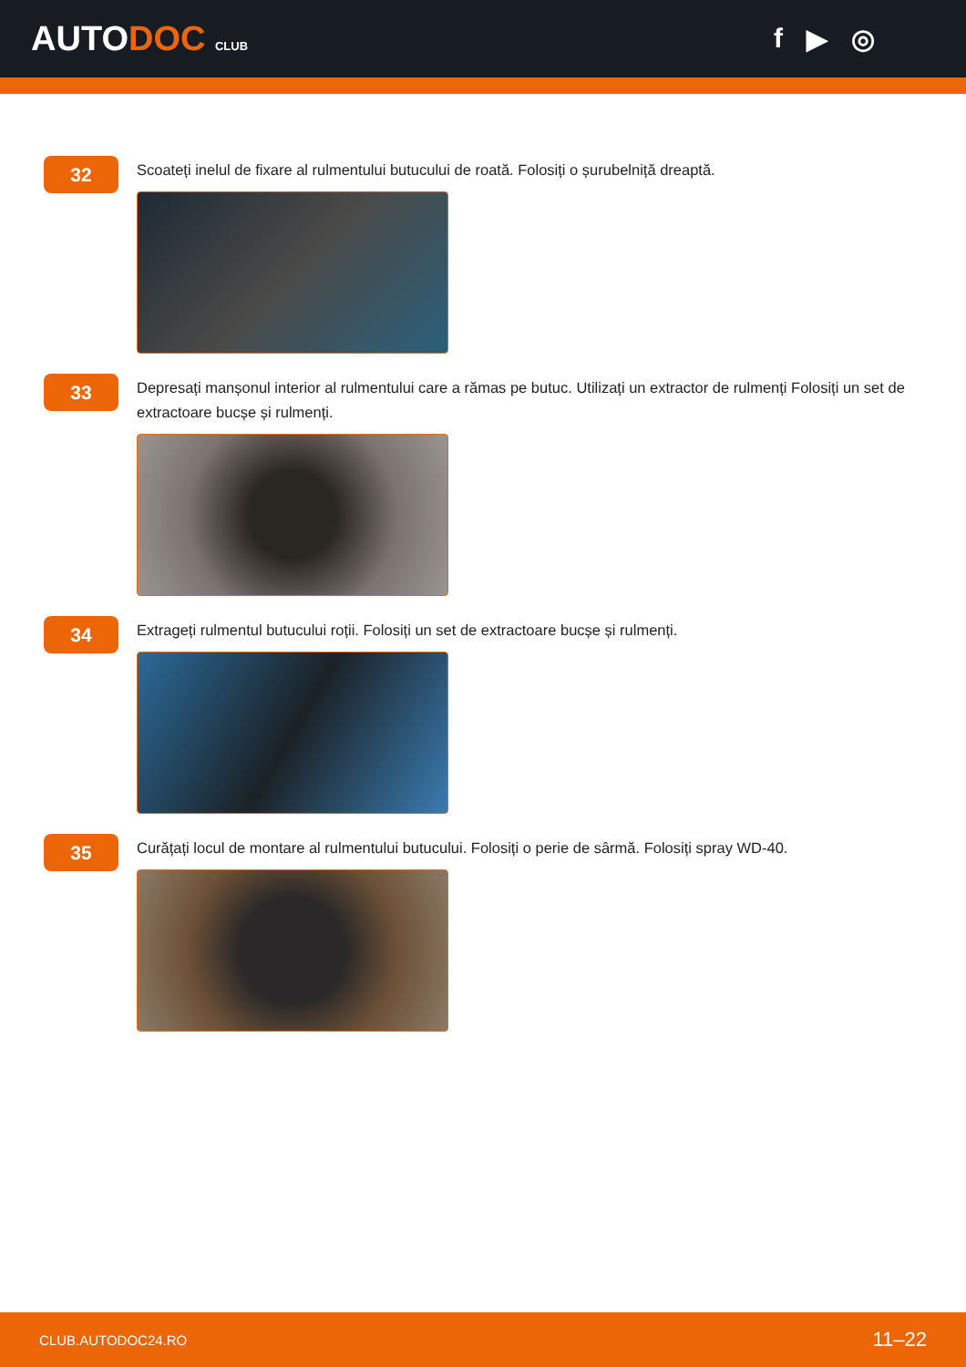AUTODOC CLUB
f ▶ ◎
32
Scoateți inelul de fixare al rulmentului butucului de roată. Folosiți o șurubelniță dreaptă.
33
Depresați manșonul interior al rulmentului care a rămas pe butuc. Utilizați un extractor de rulmenți Folosiți un set de extractoare bucșe și rulmenți.
34
Extrageți rulmentul butucului roții. Folosiți un set de extractoare bucșe și rulmenți.
35
Curățați locul de montare al rulmentului butucului. Folosiți o perie de sârmă. Folosiți spray WD-40.
CLUB.AUTODOC24.RO 11–22